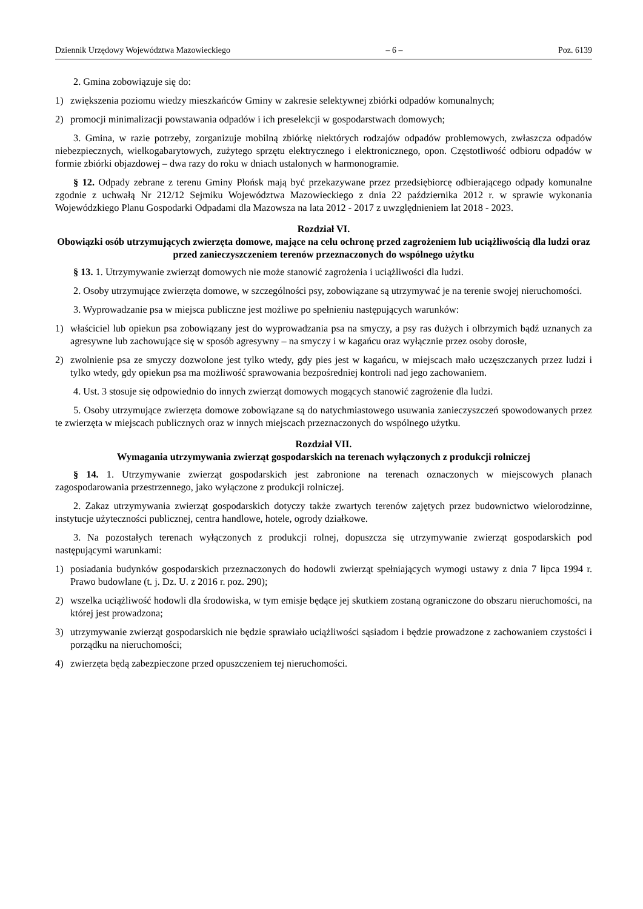Dziennik Urzędowy Województwa Mazowieckiego – 6 – Poz. 6139
2. Gmina zobowiązuje się do:
1) zwiększenia poziomu wiedzy mieszkańców Gminy w zakresie selektywnej zbiórki odpadów komunalnych;
2) promocji minimalizacji powstawania odpadów i ich preselekcji w gospodarstwach domowych;
3. Gmina, w razie potrzeby, zorganizuje mobilną zbiórkę niektórych rodzajów odpadów problemowych, zwłaszcza odpadów niebezpiecznych, wielkogabarytowych, zużytego sprzętu elektrycznego i elektronicznego, opon. Częstotliwość odbioru odpadów w formie zbiórki objazdowej – dwa razy do roku w dniach ustalonych w harmonogramie.
§ 12. Odpady zebrane z terenu Gminy Płońsk mają być przekazywane przez przedsiębiorcę odbierającego odpady komunalne zgodnie z uchwałą Nr 212/12 Sejmiku Województwa Mazowieckiego z dnia 22 października 2012 r. w sprawie wykonania Wojewódzkiego Planu Gospodarki Odpadami dla Mazowsza na lata 2012 - 2017 z uwzględnieniem lat 2018 - 2023.
Rozdział VI.
Obowiązki osób utrzymujących zwierzęta domowe, mające na celu ochronę przed zagrożeniem lub uciążliwością dla ludzi oraz przed zanieczyszczeniem terenów przeznaczonych do wspólnego użytku
§ 13. 1. Utrzymywanie zwierząt domowych nie może stanowić zagrożenia i uciążliwości dla ludzi.
2. Osoby utrzymujące zwierzęta domowe, w szczególności psy, zobowiązane są utrzymywać je na terenie swojej nieruchomości.
3. Wyprowadzanie psa w miejsca publiczne jest możliwe po spełnieniu następujących warunków:
1) właściciel lub opiekun psa zobowiązany jest do wyprowadzania psa na smyczy, a psy ras dużych i olbrzymich bądź uznanych za agresywne lub zachowujące się w sposób agresywny – na smyczy i w kagańcu oraz wyłącznie przez osoby dorosłe,
2) zwolnienie psa ze smyczy dozwolone jest tylko wtedy, gdy pies jest w kagańcu, w miejscach mało uczęszczanych przez ludzi i tylko wtedy, gdy opiekun psa ma możliwość sprawowania bezpośredniej kontroli nad jego zachowaniem.
4. Ust. 3 stosuje się odpowiednio do innych zwierząt domowych mogących stanowić zagrożenie dla ludzi.
5. Osoby utrzymujące zwierzęta domowe zobowiązane są do natychmiastowego usuwania zanieczyszczeń spowodowanych przez te zwierzęta w miejscach publicznych oraz w innych miejscach przeznaczonych do wspólnego użytku.
Rozdział VII.
Wymagania utrzymywania zwierząt gospodarskich na terenach wyłączonych z produkcji rolniczej
§ 14. 1. Utrzymywanie zwierząt gospodarskich jest zabronione na terenach oznaczonych w miejscowych planach zagospodarowania przestrzennego, jako wyłączone z produkcji rolniczej.
2. Zakaz utrzymywania zwierząt gospodarskich dotyczy także zwartych terenów zajętych przez budownictwo wielorodzinne, instytucje użyteczności publicznej, centra handlowe, hotele, ogrody działkowe.
3. Na pozostałych terenach wyłączonych z produkcji rolnej, dopuszcza się utrzymywanie zwierząt gospodarskich pod następującymi warunkami:
1) posiadania budynków gospodarskich przeznaczonych do hodowli zwierząt spełniających wymogi ustawy z dnia 7 lipca 1994 r. Prawo budowlane (t. j. Dz. U. z 2016 r. poz. 290);
2) wszelka uciążliwość hodowli dla środowiska, w tym emisje będące jej skutkiem zostaną ograniczone do obszaru nieruchomości, na której jest prowadzona;
3) utrzymywanie zwierząt gospodarskich nie będzie sprawiało uciążliwości sąsiadom i będzie prowadzone z zachowaniem czystości i porządku na nieruchomości;
4) zwierzęta będą zabezpieczone przed opuszczeniem tej nieruchomości.